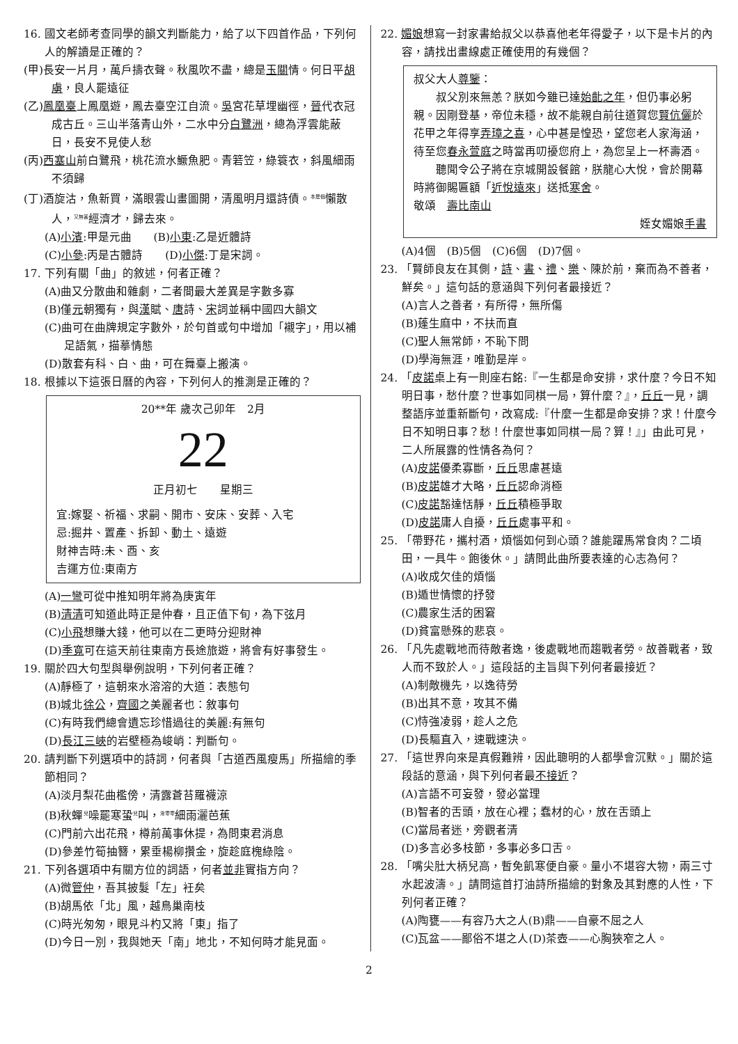16. 國文老師考查同學的韻文判斷能力，給了以下四首作品，下列何人的解讀是正確的？
(甲)長安一片月，萬戶擣衣聲。秋風吹不盡，總是玉關情。何日平胡虜，良人罷遠征
(乙)鳳凰臺上鳳凰遊，鳳去臺空江自流。吳宮花草埋幽徑，晉代衣冠成古丘。三山半落青山外，二水中分白鷺洲，總為浮雲能蔽日，長安不見使人愁
(丙)西塞山前白鷺飛，桃花流水鱖魚肥。青箬笠，綠簑衣，斜風細雨不須歸
(丁)酒旋沽，魚新買，滿眼雲山畫圖開，清風明月還詩債。<sup>本是個</sup>懶散人，<sup>又無甚</sup>經濟才，歸去來。
(A)小濱:甲是元曲　　(B)小東:乙是近體詩
(C)小參:丙是古體詩　　(D)小傑:丁是宋詞。
17. 下列有關「曲」的敘述，何者正確？
(A)曲又分散曲和雜劇，二者間最大差異是字數多寡
(B)僅元朝獨有，與漢賦、唐詩、宋詞並稱中國四大韻文
(C)曲可在曲牌規定字數外，於句首或句中增加「襯字」，用以補足語氣，描摹情態
(D)散套有科、白、曲，可在舞臺上搬演。
18. 根據以下這張日曆的內容，下列何人的推測是正確的？
20**年 歲次己卯年　2月
22
正月初七　　星期三
宜:嫁娶、祈福、求嗣、開市、安床、安葬、入宅
忌:掘井、置產、拆卸、動土、遠遊
財神吉時:未、酉、亥
吉運方位:東南方
(A)一彎可從中推知明年將為庚寅年
(B)清清可知道此時正是仲春，且正值下旬，為下弦月
(C)小飛想賺大錢，他可以在二更時分迎財神
(D)季寬可在這天前往東南方長途旅遊，將會有好事發生。
19. 關於四大句型與舉例說明，下列何者正確？
(A)靜極了，這朝來水溶溶的大道：表態句
(B)城北徐公，齊國之美麗者也：敘事句
(C)有時我們總會遺忘珍惜過往的美麗:有無句
(D)長江三峽的岩壁極為峻峭：判斷句。
20. 請判斷下列選項中的詩詞，何者與「古道西風瘦馬」所描繪的季節相同？
(A)淡月梨花曲檻傍，清露蒼苔羅襪涼
(B)秋蟬<sup>兒</sup>噪罷寒蛩<sup>兒</sup>叫，<sup>淅零零</sup>細雨灑芭蕉
(C)門前六出花飛，樽前萬事休提，為問東君消息
(D)參差竹筍抽簪，累垂楊柳攢金，旋趁庭槐綠陰。
21. 下列各選項中有關方位的詞語，何者並非實指方向？
(A)微管仲，吾其披髮「左」衽矣
(B)胡馬依「北」風，越鳥巢南枝
(C)時光匆匆，眼見斗杓又將「東」指了
(D)今日一別，我與她天「南」地北，不知何時才能見面。
22. 媚娘想寫一封家書給叔父以恭喜他老年得愛子，以下是卡片的內容，請找出畫線處正確使用的有幾個？
叔父大人尊鑒：
　　叔父別來無恙？朕如今雖已達始齔之年，但仍事必躬親。因剛登基，帝位未穩，故不能親自前往道賀您賢伉儷於花甲之年得享弄璋之喜，心中甚是惶恐，望您老人家海涵，待至您春永萱庭之時當再叨擾您府上，為您呈上一杯壽酒。
　　聽聞令公子將在京城開設餐館，朕龍心大悅，會於開幕時將御賜匾額「近悅遠來」送抵寒舍。
敬頌　壽比南山
姪女媚娘手書
(A)4個　(B)5個　(C)6個　(D)7個。
23. 「賢師良友在其側，詩、書、禮、樂、陳於前，棄而為不善者，鮮矣。」這句話的意涵與下列何者最接近？
(A)言人之善者，有所得，無所傷
(B)蓬生麻中，不扶而直
(C)聖人無常師，不恥下問
(D)學海無涯，唯勤是岸。
24. 「皮諾桌上有一則座右銘:『一生都是命安排，求什麼？今日不知明日事，愁什麼？世事如同棋一局，算什麼？』，丘丘一見，調整語序並重新斷句，改寫成:『什麼一生都是命安排？求！什麼今日不知明日事？愁！什麼世事如同棋一局？算！』」由此可見，二人所展露的性情各為何？
(A)皮諾優柔寡斷，丘丘思慮甚遠
(B)皮諾雄才大略，丘丘認命消極
(C)皮諾豁達恬靜，丘丘積極爭取
(D)皮諾庸人自擾，丘丘處事平和。
25. 「帶野花，攜村酒，煩惱如何到心頭？誰能躍馬常食肉？二頃田，一具牛。飽後休。」請問此曲所要表達的心志為何？
(A)收成欠佳的煩惱
(B)遁世情懷的抒發
(C)農家生活的困窘
(D)貧富懸殊的悲哀。
26. 「凡先處戰地而待敵者逸，後處戰地而趨戰者勞。故善戰者，致人而不致於人。」這段話的主旨與下列何者最接近？
(A)制敵機先，以逸待勞
(B)出其不意，攻其不備
(C)恃強凌弱，趁人之危
(D)長驅直入，速戰速決。
27. 「這世界向來是真假難辨，因此聰明的人都學會沉默。」關於這段話的意涵，與下列何者最不接近？
(A)言語不可妄發，發必當理
(B)智者的舌頭，放在心裡；蠢材的心，放在舌頭上
(C)當局者迷，旁觀者清
(D)多言必多枝節，多事必多口舌。
28. 「嘴尖肚大柄兒高，暫免飢寒便自豪。量小不堪容大物，兩三寸水起波濤。」請問這首打油詩所描繪的對象及其對應的人性，下列何者正確？
(A)陶甕——有容乃大之人(B)鼎——自豪不屈之人
(C)瓦盆——鄙俗不堪之人(D)茶壺——心胸狹窄之人。
2